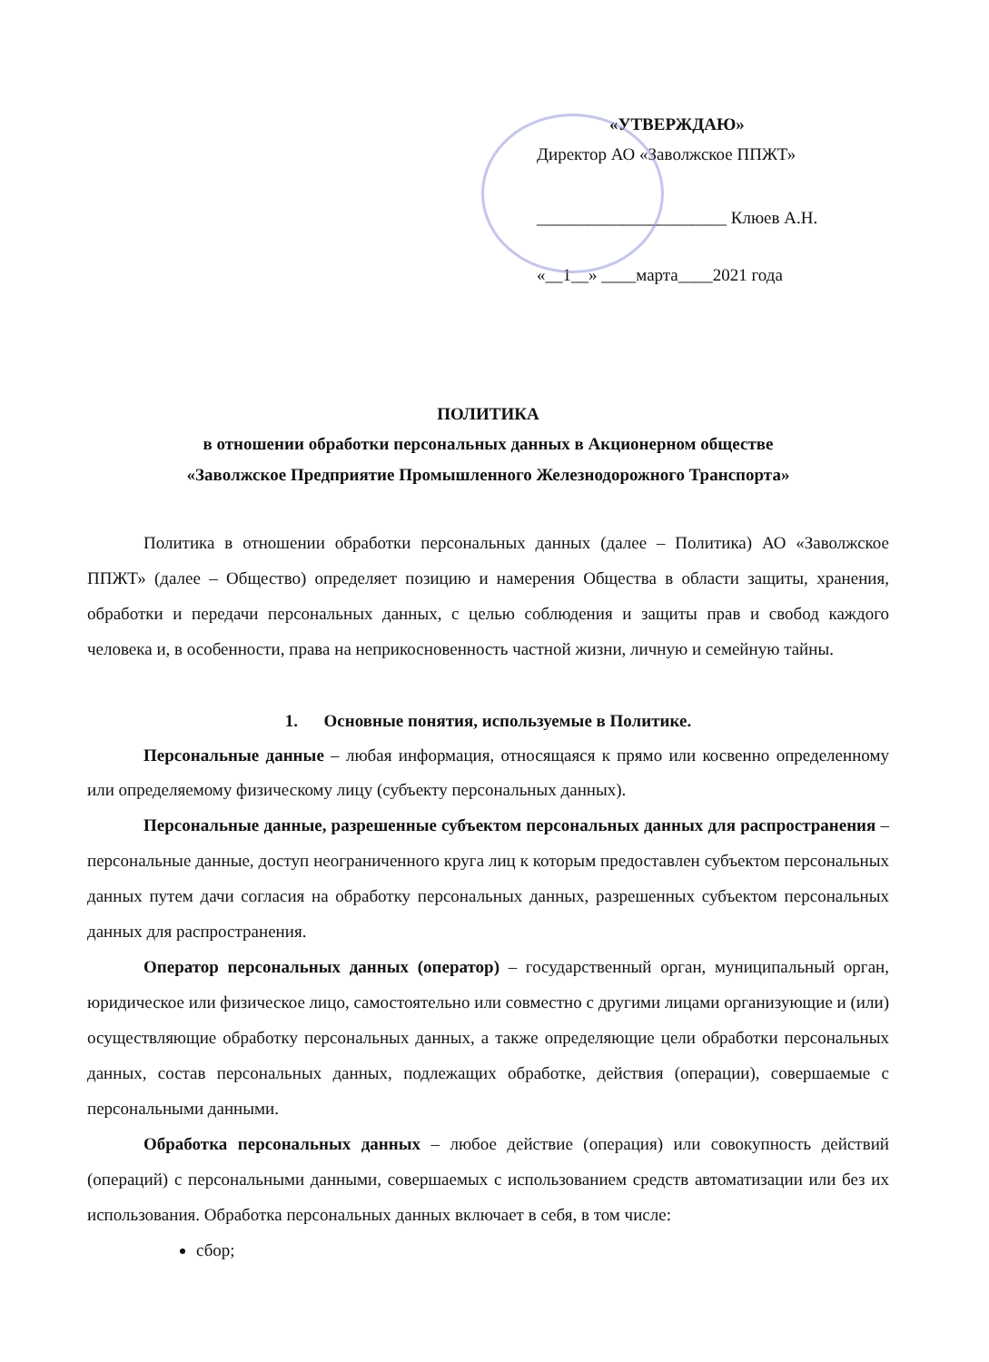«УТВЕРЖДАЮ»
Директор АО «Заволжское ППЖТ»
______________________ Клюев А.Н.
«__1__» ____марта____2021 года
ПОЛИТИКА
в отношении обработки персональных данных в Акционерном обществе
«Заволжское Предприятие Промышленного Железнодорожного Транспорта»
Политика в отношении обработки персональных данных (далее – Политика) АО «Заволжское ППЖТ» (далее – Общество) определяет позицию и намерения Общества в области защиты, хранения, обработки и передачи персональных данных, с целью соблюдения и защиты прав и свобод каждого человека и, в особенности, права на неприкосновенность частной жизни, личную и семейную тайны.
1. Основные понятия, используемые в Политике.
Персональные данные – любая информация, относящаяся к прямо или косвенно определенному или определяемому физическому лицу (субъекту персональных данных).
Персональные данные, разрешенные субъектом персональных данных для распространения – персональные данные, доступ неограниченного круга лиц к которым предоставлен субъектом персональных данных путем дачи согласия на обработку персональных данных, разрешенных субъектом персональных данных для распространения.
Оператор персональных данных (оператор) – государственный орган, муниципальный орган, юридическое или физическое лицо, самостоятельно или совместно с другими лицами организующие и (или) осуществляющие обработку персональных данных, а также определяющие цели обработки персональных данных, состав персональных данных, подлежащих обработке, действия (операции), совершаемые с персональными данными.
Обработка персональных данных – любое действие (операция) или совокупность действий (операций) с персональными данными, совершаемых с использованием средств автоматизации или без их использования. Обработка персональных данных включает в себя, в том числе:
сбор;